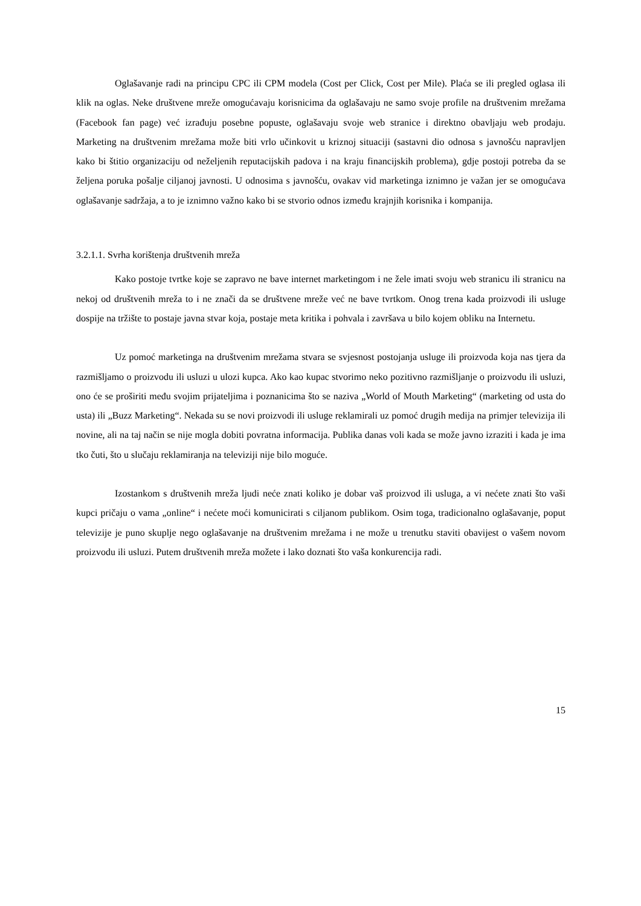Oglašavanje radi na principu CPC ili CPM modela (Cost per Click, Cost per Mile). Plaća se ili pregled oglasa ili klik na oglas. Neke društvene mreže omogućavaju korisnicima da oglašavaju ne samo svoje profile na društvenim mrežama (Facebook fan page) već izrađuju posebne popuste, oglašavaju svoje web stranice i direktno obavljaju web prodaju. Marketing na društvenim mrežama može biti vrlo učinkovit u kriznoj situaciji (sastavni dio odnosa s javnošću napravljen kako bi štitio organizaciju od neželjenih reputacijskih padova i na kraju financijskih problema), gdje postoji potreba da se željena poruka pošalje ciljanoj javnosti. U odnosima s javnošću, ovakav vid marketinga iznimno je važan jer se omogućava oglašavanje sadržaja, a to je iznimno važno kako bi se stvorio odnos između krajnjih korisnika i kompanija.
3.2.1.1. Svrha korištenja društvenih mreža
Kako postoje tvrtke koje se zapravo ne bave internet marketingom i ne žele imati svoju web stranicu ili stranicu na nekoj od društvenih mreža to i ne znači da se društvene mreže već ne bave tvrtkom. Onog trena kada proizvodi ili usluge dospije na tržište to postaje javna stvar koja, postaje meta kritika i pohvala i završava u bilo kojem obliku na Internetu.
Uz pomoć marketinga na društvenim mrežama stvara se svjesnost postojanja usluge ili proizvoda koja nas tjera da razmišljamo o proizvodu ili usluzi u ulozi kupca. Ako kao kupac stvorimo neko pozitivno razmišljanje o proizvodu ili usluzi, ono će se proširiti među svojim prijateljima i poznanicima što se naziva „World of Mouth Marketing“ (marketing od usta do usta) ili „Buzz Marketing“. Nekada su se novi proizvodi ili usluge reklamirali uz pomoć drugih medija na primjer televizija ili novine, ali na taj način se nije mogla dobiti povratna informacija. Publika danas voli kada se može javno izraziti i kada je ima tko čuti, što u slučaju reklamiranja na televiziji nije bilo moguće.
Izostankom s društvenih mreža ljudi neće znati koliko je dobar vaš proizvod ili usluga, a vi nećete znati što vaši kupci pričaju o vama „online“ i nećete moći komunicirati s ciljanom publikom. Osim toga, tradicionalno oglašavanje, poput televizije je puno skuplje nego oglašavanje na društvenim mrežama i ne može u trenutku staviti obavijest o vašem novom proizvodu ili usluzi. Putem društvenih mreža možete i lako doznati što vaša konkurencija radi.
15